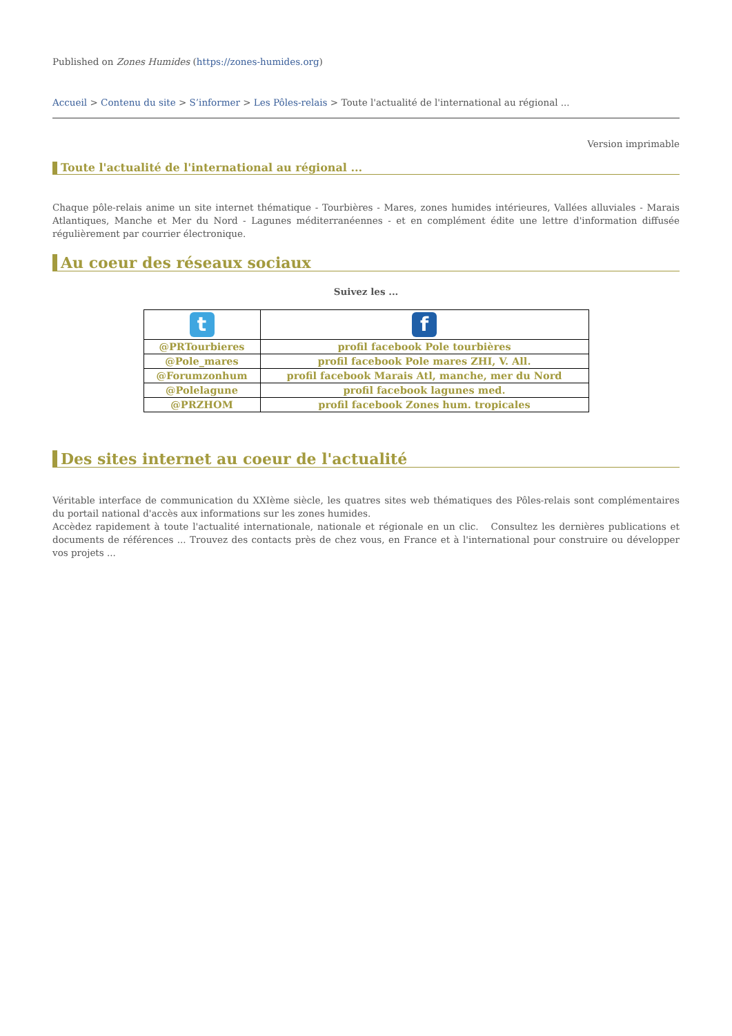Published on Zones Humides (https://zones-humides.org)
Accueil > Contenu du site > S’informer > Les Pôles-relais > Toute l'actualité de l'international au régional ...
Version imprimable
Toute l'actualité de l'international au régional ...
Chaque pôle-relais anime un site internet thématique - Tourbières - Mares, zones humides intérieures, Vallées alluviales - Marais Atlantiques, Manche et Mer du Nord - Lagunes méditerranéennes - et en complément édite une lettre d'information diffusée régulièrement par courrier électronique.
Au coeur des réseaux sociaux
Suivez les ...
| t | f |
| @PRTourbieres | profil facebook Pole tourbières |
| @Pole_mares | profil facebook Pole mares ZHI, V. All. |
| @Forumzonhum | profil facebook Marais Atl, manche, mer du Nord |
| @Polelagune | profil facebook lagunes med. |
| @PRZHOM | profil facebook Zones hum. tropicales |
Des sites internet au coeur de l'actualité
Véritable interface de communication du XXIème siècle, les quatres sites web thématiques des Pôles-relais sont complémentaires du portail national d'accès aux informations sur les zones humides.
Accèdez rapidement à toute l'actualité internationale, nationale et régionale en un clic. Consultez les dernières publications et documents de références ... Trouvez des contacts près de chez vous, en France et à l'international pour construire ou développer vos projets ...